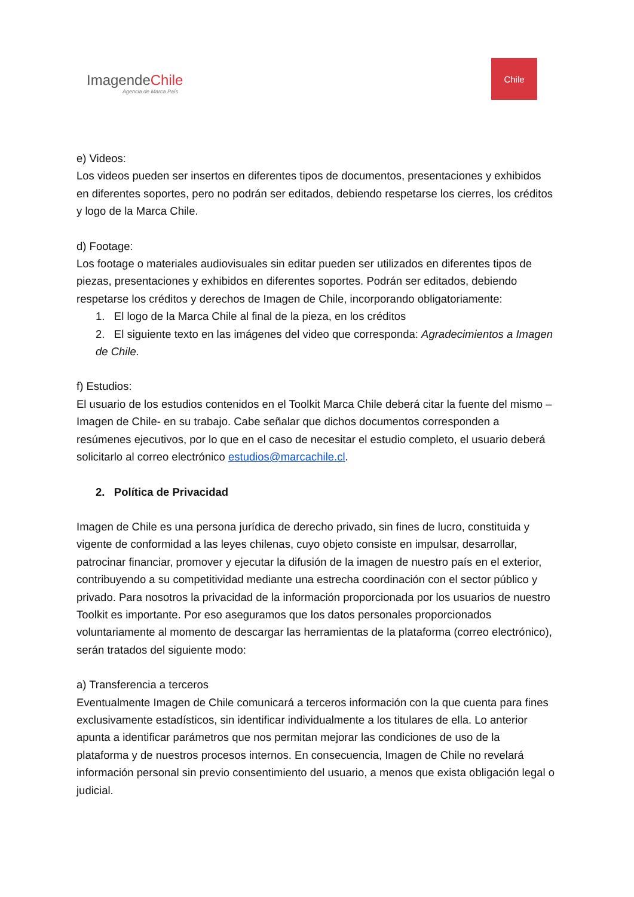ImagendeChile
Agencia de Marca País
Chile
e) Videos:
Los videos pueden ser insertos en diferentes tipos de documentos, presentaciones y exhibidos en diferentes soportes, pero no podrán ser editados, debiendo respetarse los cierres, los créditos y logo de la Marca Chile.
d) Footage:
Los footage o materiales audiovisuales sin editar pueden ser utilizados en diferentes tipos de piezas, presentaciones y exhibidos en diferentes soportes. Podrán ser editados, debiendo respetarse los créditos y derechos de Imagen de Chile, incorporando obligatoriamente:
1. El logo de la Marca Chile al final de la pieza, en los créditos
2. El siguiente texto en las imágenes del video que corresponda: Agradecimientos a Imagen de Chile.
f) Estudios:
El usuario de los estudios contenidos en el Toolkit Marca Chile deberá citar la fuente del mismo –Imagen de Chile- en su trabajo. Cabe señalar que dichos documentos corresponden a resúmenes ejecutivos, por lo que en el caso de necesitar el estudio completo, el usuario deberá solicitarlo al correo electrónico estudios@marcachile.cl.
2. Política de Privacidad
Imagen de Chile es una persona jurídica de derecho privado, sin fines de lucro, constituida y vigente de conformidad a las leyes chilenas, cuyo objeto consiste en impulsar, desarrollar, patrocinar financiar, promover y ejecutar la difusión de la imagen de nuestro país en el exterior, contribuyendo a su competitividad mediante una estrecha coordinación con el sector público y privado. Para nosotros la privacidad de la información proporcionada por los usuarios de nuestro Toolkit es importante. Por eso aseguramos que los datos personales proporcionados voluntariamente al momento de descargar las herramientas de la plataforma (correo electrónico), serán tratados del siguiente modo:
a) Transferencia a terceros
Eventualmente Imagen de Chile comunicará a terceros información con la que cuenta para fines exclusivamente estadísticos, sin identificar individualmente a los titulares de ella. Lo anterior apunta a identificar parámetros que nos permitan mejorar las condiciones de uso de la plataforma y de nuestros procesos internos. En consecuencia, Imagen de Chile no revelará información personal sin previo consentimiento del usuario, a menos que exista obligación legal o judicial.